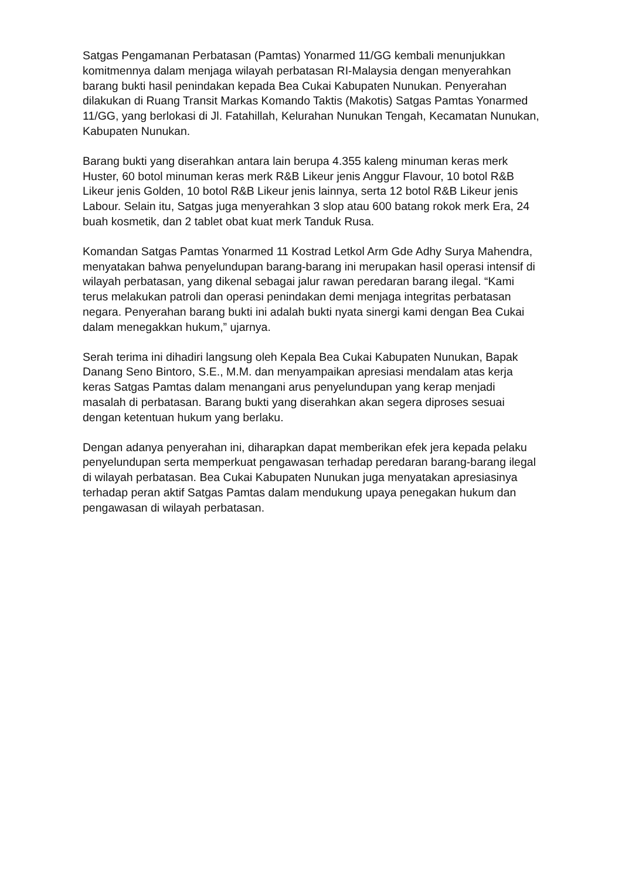Satgas Pengamanan Perbatasan (Pamtas) Yonarmed 11/GG kembali menunjukkan komitmennya dalam menjaga wilayah perbatasan RI-Malaysia dengan menyerahkan barang bukti hasil penindakan kepada Bea Cukai Kabupaten Nunukan. Penyerahan dilakukan di Ruang Transit Markas Komando Taktis (Makotis) Satgas Pamtas Yonarmed 11/GG, yang berlokasi di Jl. Fatahillah, Kelurahan Nunukan Tengah, Kecamatan Nunukan, Kabupaten Nunukan.
Barang bukti yang diserahkan antara lain berupa 4.355 kaleng minuman keras merk Huster, 60 botol minuman keras merk R&B Likeur jenis Anggur Flavour, 10 botol R&B Likeur jenis Golden, 10 botol R&B Likeur jenis lainnya, serta 12 botol R&B Likeur jenis Labour. Selain itu, Satgas juga menyerahkan 3 slop atau 600 batang rokok merk Era, 24 buah kosmetik, dan 2 tablet obat kuat merk Tanduk Rusa.
Komandan Satgas Pamtas Yonarmed 11 Kostrad Letkol Arm Gde Adhy Surya Mahendra, menyatakan bahwa penyelundupan barang-barang ini merupakan hasil operasi intensif di wilayah perbatasan, yang dikenal sebagai jalur rawan peredaran barang ilegal. “Kami terus melakukan patroli dan operasi penindakan demi menjaga integritas perbatasan negara. Penyerahan barang bukti ini adalah bukti nyata sinergi kami dengan Bea Cukai dalam menegakkan hukum,” ujarnya.
Serah terima ini dihadiri langsung oleh Kepala Bea Cukai Kabupaten Nunukan, Bapak Danang Seno Bintoro, S.E., M.M. dan menyampaikan apresiasi mendalam atas kerja keras Satgas Pamtas dalam menangani arus penyelundupan yang kerap menjadi masalah di perbatasan. Barang bukti yang diserahkan akan segera diproses sesuai dengan ketentuan hukum yang berlaku.
Dengan adanya penyerahan ini, diharapkan dapat memberikan efek jera kepada pelaku penyelundupan serta memperkuat pengawasan terhadap peredaran barang-barang ilegal di wilayah perbatasan. Bea Cukai Kabupaten Nunukan juga menyatakan apresiasinya terhadap peran aktif Satgas Pamtas dalam mendukung upaya penegakan hukum dan pengawasan di wilayah perbatasan.